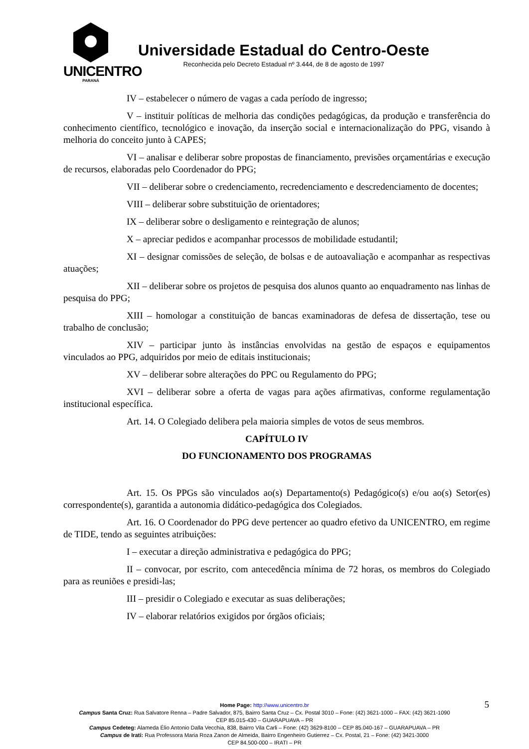UNICENTRO
PARANÁ
Universidade Estadual do Centro-Oeste
Reconhecida pelo Decreto Estadual nº 3.444, de 8 de agosto de 1997
IV – estabelecer o número de vagas a cada período de ingresso;
V – instituir políticas de melhoria das condições pedagógicas, da produção e transferência do conhecimento científico, tecnológico e inovação, da inserção social e internacionalização do PPG, visando à melhoria do conceito junto à CAPES;
VI – analisar e deliberar sobre propostas de financiamento, previsões orçamentárias e execução de recursos, elaboradas pelo Coordenador do PPG;
VII – deliberar sobre o credenciamento, recredenciamento e descredenciamento de docentes;
VIII – deliberar sobre substituição de orientadores;
IX – deliberar sobre o desligamento e reintegração de alunos;
X – apreciar pedidos e acompanhar processos de mobilidade estudantil;
XI – designar comissões de seleção, de bolsas e de autoavaliação e acompanhar as respectivas atuações;
XII – deliberar sobre os projetos de pesquisa dos alunos quanto ao enquadramento nas linhas de pesquisa do PPG;
XIII – homologar a constituição de bancas examinadoras de defesa de dissertação, tese ou trabalho de conclusão;
XIV – participar junto às instâncias envolvidas na gestão de espaços e equipamentos vinculados ao PPG, adquiridos por meio de editais institucionais;
XV – deliberar sobre alterações do PPC ou Regulamento do PPG;
XVI – deliberar sobre a oferta de vagas para ações afirmativas, conforme regulamentação institucional específica.
Art. 14. O Colegiado delibera pela maioria simples de votos de seus membros.
CAPÍTULO IV
DO FUNCIONAMENTO DOS PROGRAMAS
Art. 15. Os PPGs são vinculados ao(s) Departamento(s) Pedagógico(s) e/ou ao(s) Setor(es) correspondente(s), garantida a autonomia didático-pedagógica dos Colegiados.
Art. 16. O Coordenador do PPG deve pertencer ao quadro efetivo da UNICENTRO, em regime de TIDE, tendo as seguintes atribuições:
I – executar a direção administrativa e pedagógica do PPG;
II – convocar, por escrito, com antecedência mínima de 72 horas, os membros do Colegiado para as reuniões e presidi-las;
III – presidir o Colegiado e executar as suas deliberações;
IV – elaborar relatórios exigidos por órgãos oficiais;
5
Home Page: http://www.unicentro.br
Campus Santa Cruz: Rua Salvatore Renna – Padre Salvador, 875, Bairro Santa Cruz – Cx. Postal 3010 – Fone: (42) 3621-1000 – FAX: (42) 3621-1090
CEP 85.015-430 – GUARAPUAVA – PR
Campus Cedeteg: Alameda Élio Antonio Dalla Vecchia, 838, Bairro Vila Carli – Fone: (42) 3629-8100 – CEP 85.040-167 – GUARAPUAVA – PR
Campus de Irati: Rua Professora Maria Roza Zanon de Almeida, Bairro Engenheiro Gutierrez – Cx. Postal, 21 – Fone: (42) 3421-3000
CEP 84.500-000 – IRATI – PR